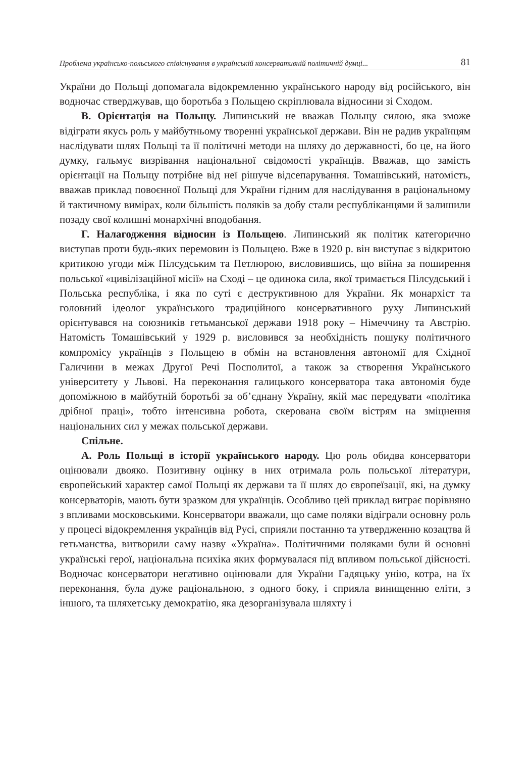Проблема українсько-польського співіснування в українській консервативній політичній думці... 81
України до Польщі допомагала відокремленню українського народу від російського, він водночас стверджував, що боротьба з Польщею скріплювала відносини зі Сходом.
В. Орієнтація на Польщу. Липинський не вважав Польщу силою, яка зможе відіграти якусь роль у майбутньому творенні української держави. Він не радив українцям наслідувати шлях Польщі та її політичні методи на шляху до державності, бо це, на його думку, гальмує визрівання національної свідомості українців. Вважав, що замість орієнтації на Польщу потрібне від неї рішуче відсепарування. Томашівський, натомість, вважав приклад повоєнної Польщі для України гідним для наслідування в раціональному й тактичному вимірах, коли більшість поляків за добу стали республіканцями й залишили позаду свої колишні монархічні вподобання.
Г. Налагодження відносин із Польщею. Липинський як політик категорично виступав проти будь-яких перемовин із Польщею. Вже в 1920 р. він виступає з відкритою критикою угоди між Пілсудським та Петлюрою, висловившись, що війна за поширення польської «цивілізаційної місії» на Сході – це одинока сила, якої тримається Пілсудський і Польська республіка, і яка по суті є деструктивною для України. Як монархіст та головний ідеолог українського традиційного консервативного руху Липинський орієнтувався на союзників гетьманської держави 1918 року – Німеччину та Австрію. Натомість Томашівський у 1929 р. висловився за необхідність пошуку політичного компромісу українців з Польщею в обмін на встановлення автономії для Східної Галичини в межах Другої Речі Посполитої, а також за створення Українського університету у Львові. На переконання галицького консерватора така автономія буде допоміжною в майбутній боротьбі за об’єднану Україну, якій має передувати «політика дрібної праці», тобто інтенсивна робота, скерована своїм вістрям на зміцнення національних сил у межах польської держави.
Спільне.
А. Роль Польщі в історії українського народу. Цю роль обидва консерватори оцінювали двояко. Позитивну оцінку в них отримала роль польської літератури, європейський характер самої Польщі як держави та її шлях до європеїзації, які, на думку консерваторів, мають бути зразком для українців. Особливо цей приклад виграє порівняно з впливами московськими. Консерватори вважали, що саме поляки відіграли основну роль у процесі відокремлення українців від Русі, сприяли постанню та утвердженню козацтва й гетьманства, витворили саму назву «Україна». Політичними поляками були й основні українські герої, національна психіка яких формувалася під впливом польської дійсності. Водночас консерватори негативно оцінювали для України Гадяцьку унію, котра, на їх переконання, була дуже раціональною, з одного боку, і сприяла винищенню еліти, з іншого, та шляхетську демократію, яка дезорганізувала шляхту і